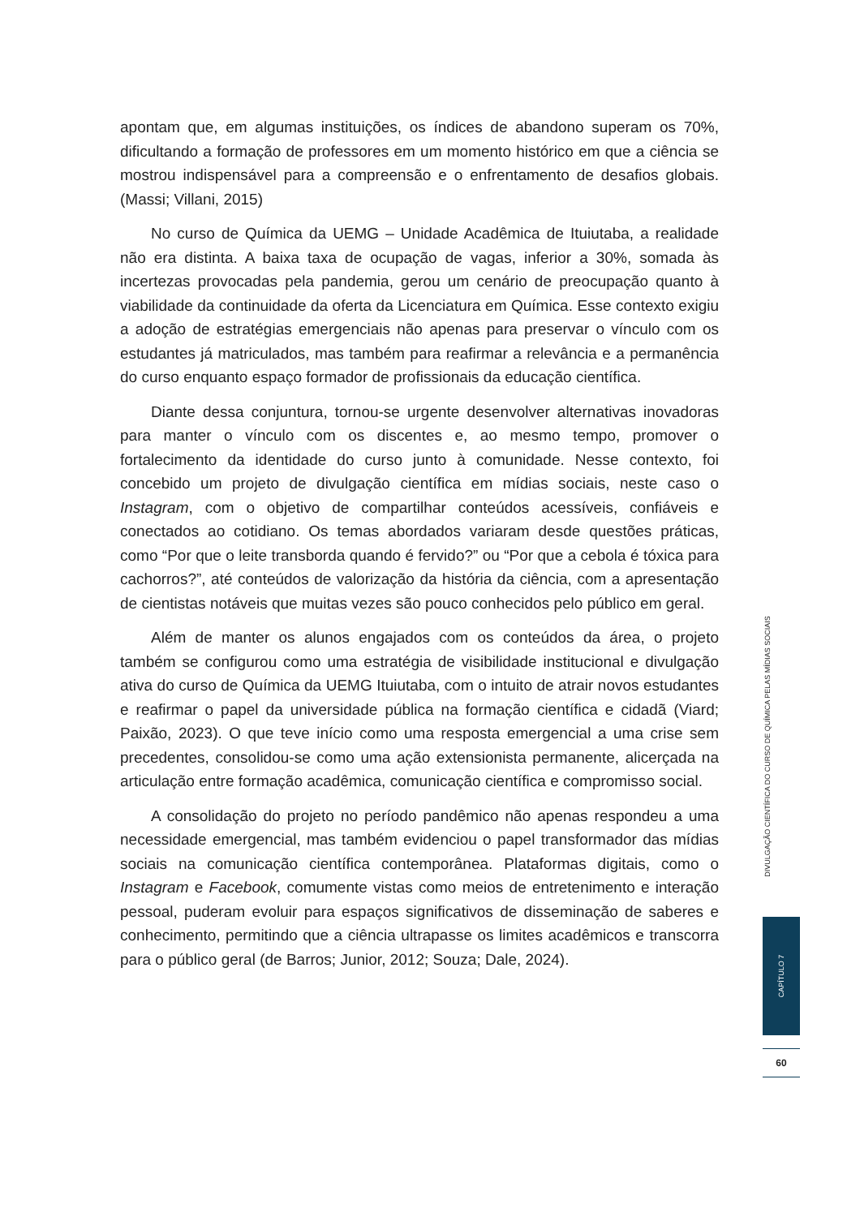apontam que, em algumas instituições, os índices de abandono superam os 70%, dificultando a formação de professores em um momento histórico em que a ciência se mostrou indispensável para a compreensão e o enfrentamento de desafios globais. (Massi; Villani, 2015)
No curso de Química da UEMG – Unidade Acadêmica de Ituiutaba, a realidade não era distinta. A baixa taxa de ocupação de vagas, inferior a 30%, somada às incertezas provocadas pela pandemia, gerou um cenário de preocupação quanto à viabilidade da continuidade da oferta da Licenciatura em Química. Esse contexto exigiu a adoção de estratégias emergenciais não apenas para preservar o vínculo com os estudantes já matriculados, mas também para reafirmar a relevância e a permanência do curso enquanto espaço formador de profissionais da educação científica.
Diante dessa conjuntura, tornou-se urgente desenvolver alternativas inovadoras para manter o vínculo com os discentes e, ao mesmo tempo, promover o fortalecimento da identidade do curso junto à comunidade. Nesse contexto, foi concebido um projeto de divulgação científica em mídias sociais, neste caso o Instagram, com o objetivo de compartilhar conteúdos acessíveis, confiáveis e conectados ao cotidiano. Os temas abordados variaram desde questões práticas, como “Por que o leite transborda quando é fervido?” ou “Por que a cebola é tóxica para cachorros?”, até conteúdos de valorização da história da ciência, com a apresentação de cientistas notáveis que muitas vezes são pouco conhecidos pelo público em geral.
Além de manter os alunos engajados com os conteúdos da área, o projeto também se configurou como uma estratégia de visibilidade institucional e divulgação ativa do curso de Química da UEMG Ituiutaba, com o intuito de atrair novos estudantes e reafirmar o papel da universidade pública na formação científica e cidadã (Viard; Paixão, 2023). O que teve início como uma resposta emergencial a uma crise sem precedentes, consolidou-se como uma ação extensionista permanente, alicerçada na articulação entre formação acadêmica, comunicação científica e compromisso social.
A consolidação do projeto no período pandêmico não apenas respondeu a uma necessidade emergencial, mas também evidenciou o papel transformador das mídias sociais na comunicação científica contemporânea. Plataformas digitais, como o Instagram e Facebook, comumente vistas como meios de entretenimento e interação pessoal, puderam evoluir para espaços significativos de disseminação de saberes e conhecimento, permitindo que a ciência ultrapasse os limites acadêmicos e transcorra para o público geral (de Barros; Junior, 2012; Souza; Dale, 2024).
DIVULGAÇÃO CIENTÍFICA DO CURSO DE QUÍMICA PELAS MÍDIAS SOCIAIS
CAPÍTULO 7
60